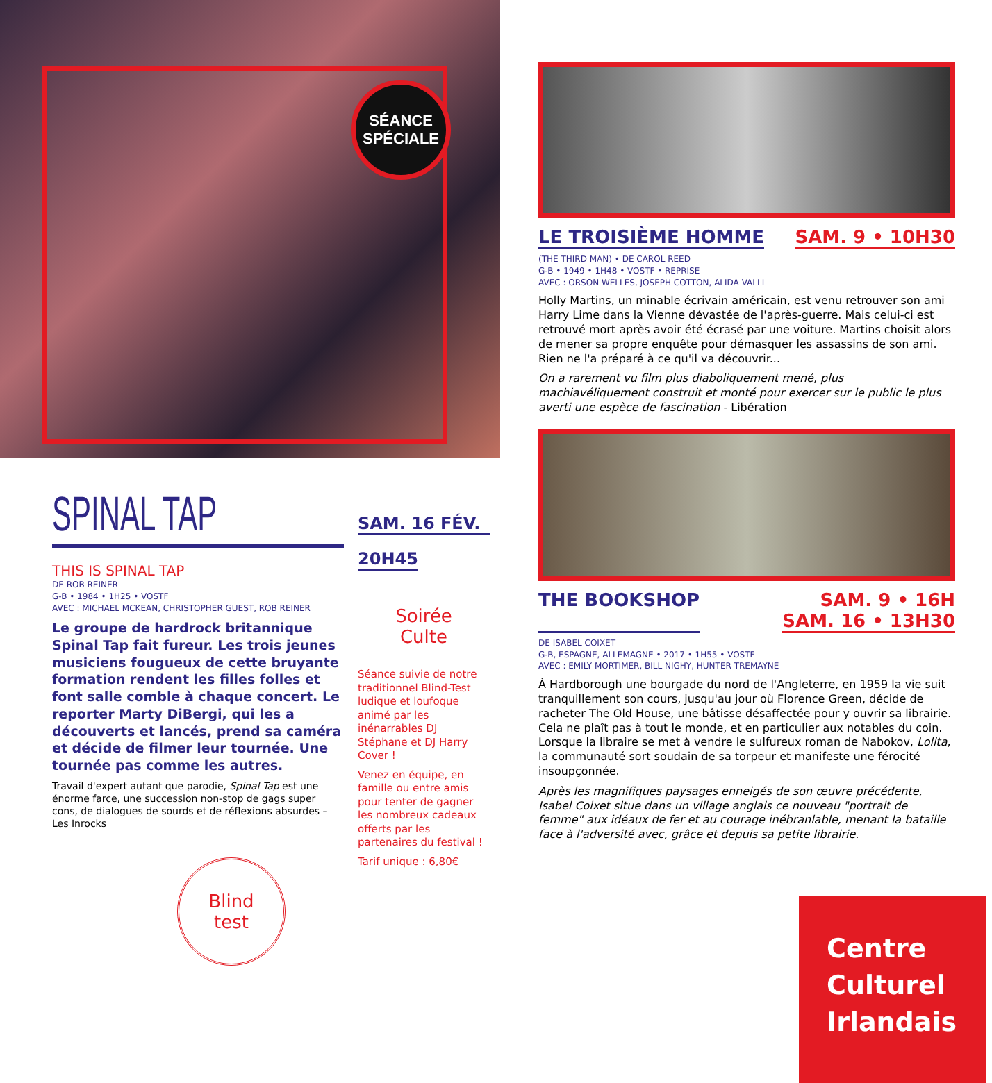SÉANCE
SPÉCIALE
SPINAL TAP
THIS IS SPINAL TAP
DE ROB REINER
G-B • 1984 • 1H25 • VOSTF
AVEC : MICHAEL MCKEAN, CHRISTOPHER GUEST, ROB REINER
Le groupe de hardrock britannique Spinal Tap fait fureur. Les trois jeunes musiciens fougueux de cette bruyante formation rendent les filles folles et font salle comble à chaque concert. Le reporter Marty DiBergi, qui les a découverts et lancés, prend sa caméra et décide de filmer leur tournée. Une tournée pas comme les autres.
Travail d'expert autant que parodie, Spinal Tap est une énorme farce, une succession non-stop de gags super cons, de dialogues de sourds et de réflexions absurdes – Les Inrocks
Blind
test
SAM. 16 FÉV.
20H45
Soirée
Culte
Séance suivie de notre traditionnel Blind-Test ludique et loufoque animé par les inénarrables DJ Stéphane et DJ Harry Cover !
Venez en équipe, en famille ou entre amis pour tenter de gagner les nombreux cadeaux offerts par les partenaires du festival !
Tarif unique : 6,80€
LE TROISIÈME HOMME SAM. 9 • 10H30
(THE THIRD MAN) • DE CAROL REED
G-B • 1949 • 1H48 • VOSTF • REPRISE
AVEC : ORSON WELLES, JOSEPH COTTON, ALIDA VALLI
Holly Martins, un minable écrivain américain, est venu retrouver son ami Harry Lime dans la Vienne dévastée de l'après-guerre. Mais celui-ci est retrouvé mort après avoir été écrasé par une voiture. Martins choisit alors de mener sa propre enquête pour démasquer les assassins de son ami. Rien ne l'a préparé à ce qu'il va découvrir...
On a rarement vu film plus diaboliquement mené, plus machiavéliquement construit et monté pour exercer sur le public le plus averti une espèce de fascination - Libération
THE BOOKSHOP SAM. 9 • 16H
SAM. 16 • 13H30
DE ISABEL COIXET
G-B, ESPAGNE, ALLEMAGNE • 2017 • 1H55 • VOSTF
AVEC : EMILY MORTIMER, BILL NIGHY, HUNTER TREMAYNE
À Hardborough une bourgade du nord de l'Angleterre, en 1959 la vie suit tranquillement son cours, jusqu'au jour où Florence Green, décide de racheter The Old House, une bâtisse désaffectée pour y ouvrir sa librairie. Cela ne plaît pas à tout le monde, et en particulier aux notables du coin. Lorsque la libraire se met à vendre le sulfureux roman de Nabokov, Lolita, la communauté sort soudain de sa torpeur et manifeste une férocité insoupçonnée.
Après les magnifiques paysages enneigés de son œuvre précédente, Isabel Coixet situe dans un village anglais ce nouveau "portrait de femme" aux idéaux de fer et au courage inébranlable, menant la bataille face à l'adversité avec, grâce et depuis sa petite librairie.
Centre
Culturel
Irlandais